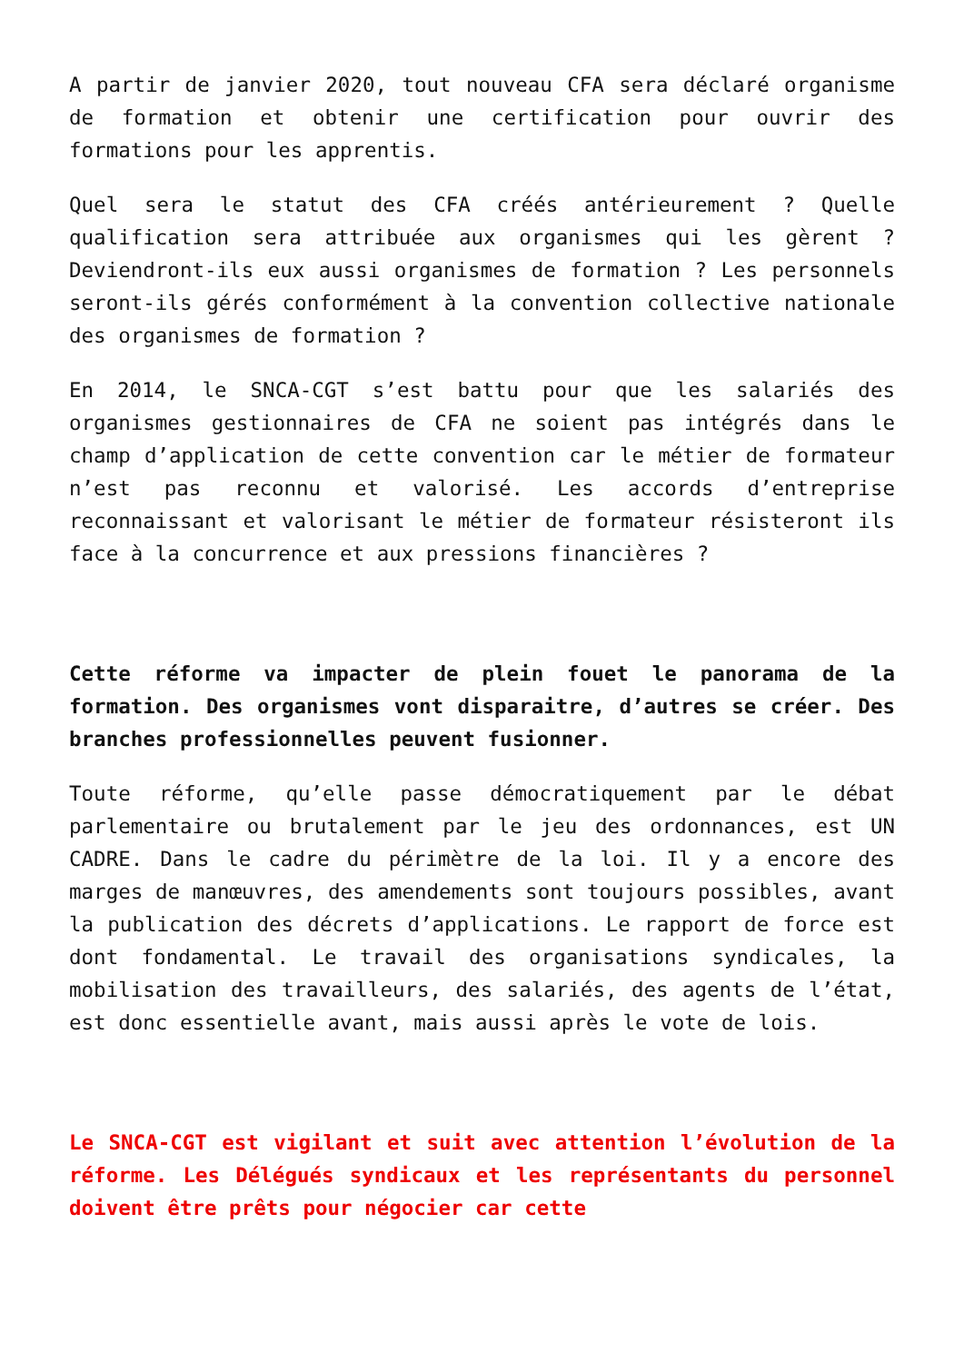A partir de janvier 2020, tout nouveau CFA sera déclaré organisme de formation et obtenir une certification pour ouvrir des formations pour les apprentis.
Quel sera le statut des CFA créés antérieurement ? Quelle qualification sera attribuée aux organismes qui les gèrent ? Deviendront-ils eux aussi organismes de formation ? Les personnels seront-ils gérés conformément à la convention collective nationale des organismes de formation ?
En 2014, le SNCA-CGT s’est battu pour que les salariés des organismes gestionnaires de CFA ne soient pas intégrés dans le champ d’application de cette convention car le métier de formateur n’est pas reconnu et valorisé. Les accords d’entreprise reconnaissant et valorisant le métier de formateur résisteront ils face à la concurrence et aux pressions financières ?
Cette réforme va impacter de plein fouet le panorama de la formation. Des organismes vont disparaitre, d’autres se créer. Des branches professionnelles peuvent fusionner.
Toute réforme, qu’elle passe démocratiquement par le débat parlementaire ou brutalement par le jeu des ordonnances, est UN CADRE. Dans le cadre du périmètre de la loi. Il y a encore des marges de manœuvres, des amendements sont toujours possibles, avant la publication des décrets d’applications. Le rapport de force est dont fondamental. Le travail des organisations syndicales, la mobilisation des travailleurs, des salariés, des agents de l’état, est donc essentielle avant, mais aussi après le vote de lois.
Le SNCA-CGT est vigilant et suit avec attention l’évolution de la réforme. Les Délégués syndicaux et les représentants du personnel doivent être prêts pour négocier car cette